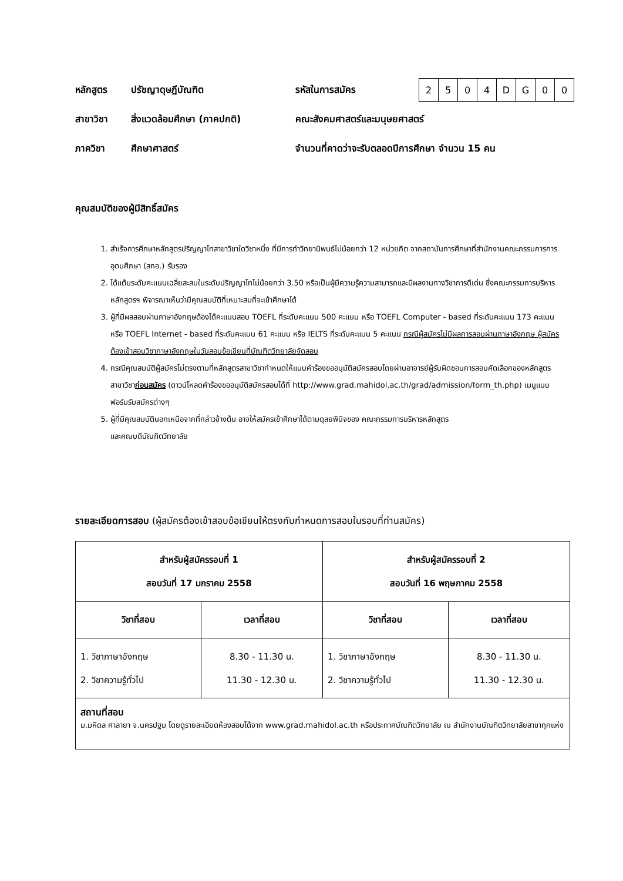หลักสูตร ปรัชญาดุษฎีบัณฑิต รหัสในการสมัคร
| 2 | 5 | 0 | 4 | D | G | 0 | 0 |
สาขาวิชา สิ่งแวดล้อมศึกษา (ภาคปกติ) คณะสังคมศาสตร์และมนุษยศาสตร์
ภาควิชา ศึกษาศาสตร์ จำนวนที่คาดว่าจะรับตลอดปีการศึกษา จำนวน 15 คน
คุณสมบัติของผู้มีสิทธิ์สมัคร
1. สำเร็จการศึกษาหลักสูตรปริญญาโทสาขาวิชาใดวิชาหนึ่ง ที่มีการทำวิทยานิพนธ์ไม่น้อยกว่า 12 หน่วยกิต จากสถาบันการศึกษาที่สำนักงานคณะกรรมการการอุดมศึกษา (สกอ.) รับรอง
2. ได้แต้มระดับคะแนนเฉลี่ยสะสมในระดับปริญญาโทไม่น้อยกว่า 3.50 หรือเป็นผู้มีความรู้ความสามารถและมีผลงานทางวิชาการดีเด่น ซึ่งคณะกรรมการบริหารหลักสูตรฯ พิจารณาเห็นว่ามีคุณสมบัติที่เหมาะสมที่จะเข้าศึกษาได้
3. ผู้ที่มีผลสอบผ่านภาษาอังกฤษต้องได้คะแนนสอบ TOEFL ที่ระดับคะแนน 500 คะแนน หรือ TOEFL Computer - based ที่ระดับคะแนน 173 คะแนน หรือ TOEFL Internet - based ที่ระดับคะแนน 61 คะแนน หรือ IELTS ที่ระดับคะแนน 5 คะแนน กรณีผู้สมัครไม่มีผลการสอบผ่านภาษาอังกฤษ ผู้สมัครต้องเข้าสอบวิชาภาษาอังกฤษในวันสอบข้อเขียนที่บัณฑิตวิทยาลัยจัดสอบ
4. กรณีคุณสมบัติผู้สมัครไม่ตรงตามที่หลักสูตรสาขาวิชากำหนดให้แนบคำร้องขออนุมัติสมัครสอบโดยผ่านอาจารย์ผู้รับผิดชอบการสอบคัดเลือกของหลักสูตรสาขาวิชาก่อนสมัคร (ดาวน์โหลดคำร้องขออนุมัติสมัครสอบได้ที่ http://www.grad.mahidol.ac.th/grad/admission/form_th.php) เมนูแบบฟอร์มรับสมัครต่างๆ
5. ผู้ที่มีคุณสมบัตินอกเหนือจากที่กล่าวข้างต้น อาจให้สมัครเข้าศึกษาได้ตามดุลยพินิจของ คณะกรรมการบริหารหลักสูตร
และคณบดีบัณฑิตวิทยาลัย
รายละเอียดการสอบ (ผู้สมัครต้องเข้าสอบข้อเขียนให้ตรงกับกำหนดการสอบในรอบที่ท่านสมัคร)
| สำหรับผู้สมัครรอบที่ 1 สอบวันที่ 17 มกราคม 2558 | | สำหรับผู้สมัครรอบที่ 2 สอบวันที่ 16 พฤษภาคม 2558 | |
| --- | --- | --- | --- |
| วิชาที่สอบ | เวลาที่สอบ | วิชาที่สอบ | เวลาที่สอบ |
| 1. วิชาภาษาอังกฤษ 2. วิชาความรู้ทั่วไป | 8.30 - 11.30 น. 11.30 - 12.30 น. | 1. วิชาภาษาอังกฤษ 2. วิชาความรู้ทั่วไป | 8.30 - 11.30 น. 11.30 - 12.30 น. |
| สถานที่สอบ ม.มหิดล ศาลายา จ.นครปฐม โดยดูรายละเอียดห้องสอบได้จาก www.grad.mahidol.ac.th หรือประกาศบัณฑิตวิทยาลัย ณ สำนักงานบัณฑิตวิทยาลัยสาขาทุกแห่ง | | | |